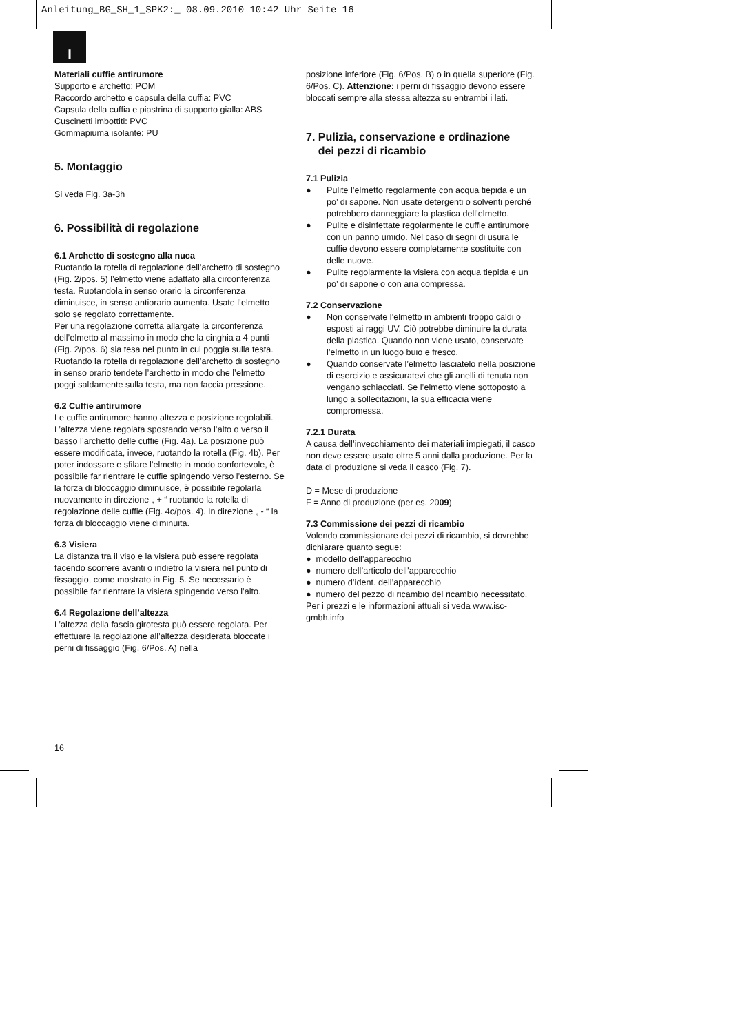Anleitung_BG_SH_1_SPK2:_ 08.09.2010 10:42 Uhr Seite 16
I
Materiali cuffie antirumore
Supporto e archetto: POM
Raccordo archetto e capsula della cuffia: PVC
Capsula della cuffia e piastrina di supporto gialla: ABS
Cuscinetti imbottiti: PVC
Gommapiuma isolante: PU
5. Montaggio
Si veda Fig. 3a-3h
6. Possibilità di regolazione
6.1 Archetto di sostegno alla nuca
Ruotando la rotella di regolazione dell’archetto di sostegno (Fig. 2/pos. 5) l’elmetto viene adattato alla circonferenza testa. Ruotandola in senso orario la circonferenza diminuisce, in senso antiorario aumenta. Usate l’elmetto solo se regolato correttamente.
Per una regolazione corretta allargate la circonferenza dell’elmetto al massimo in modo che la cinghia a 4 punti (Fig. 2/pos. 6) sia tesa nel punto in cui poggia sulla testa. Ruotando la rotella di regolazione dell’archetto di sostegno in senso orario tendete l’archetto in modo che l’elmetto poggi saldamente sulla testa, ma non faccia pressione.
6.2 Cuffie antirumore
Le cuffie antirumore hanno altezza e posizione regolabili. L’altezza viene regolata spostando verso l’alto o verso il basso l’archetto delle cuffie (Fig. 4a). La posizione può essere modificata, invece, ruotando la rotella (Fig. 4b). Per poter indossare e sfilare l’elmetto in modo confortevole, è possibile far rientrare le cuffie spingendo verso l’esterno. Se la forza di bloccaggio diminuisce, è possibile regolarla nuovamente in direzione „ + “ ruotando la rotella di regolazione delle cuffie (Fig. 4c/pos. 4). In direzione „ - “ la forza di bloccaggio viene diminuita.
6.3 Visiera
La distanza tra il viso e la visiera può essere regolata facendo scorrere avanti o indietro la visiera nel punto di fissaggio, come mostrato in Fig. 5. Se necessario è possibile far rientrare la visiera spingendo verso l’alto.
6.4 Regolazione dell’altezza
L’altezza della fascia girotesta può essere regolata. Per effettuare la regolazione all’altezza desiderata bloccate i perni di fissaggio (Fig. 6/Pos. A) nella
posizione inferiore (Fig. 6/Pos. B) o in quella superiore (Fig. 6/Pos. C). Attenzione: i perni di fissaggio devono essere bloccati sempre alla stessa altezza su entrambi i lati.
7. Pulizia, conservazione e ordinazione
dei pezzi di ricambio
7.1 Pulizia
● Pulite l’elmetto regolarmente con acqua tiepida e un po’ di sapone. Non usate detergenti o solventi perché potrebbero danneggiare la plastica dell’elmetto.
● Pulite e disinfettate regolarmente le cuffie antirumore con un panno umido. Nel caso di segni di usura le cuffie devono essere completamente sostituite con delle nuove.
● Pulite regolarmente la visiera con acqua tiepida e un po’ di sapone o con aria compressa.
7.2 Conservazione
● Non conservate l’elmetto in ambienti troppo caldi o esposti ai raggi UV. Ciò potrebbe diminuire la durata della plastica. Quando non viene usato, conservate l’elmetto in un luogo buio e fresco.
● Quando conservate l’elmetto lasciatelo nella posizione di esercizio e assicuratevi che gli anelli di tenuta non vengano schiacciati. Se l’elmetto viene sottoposto a lungo a sollecitazioni, la sua efficacia viene compromessa.
7.2.1 Durata
A causa dell’invecchiamento dei materiali impiegati, il casco non deve essere usato oltre 5 anni dalla produzione. Per la data di produzione si veda il casco (Fig. 7).
D = Mese di produzione
F = Anno di produzione (per es. 2009)
7.3 Commissione dei pezzi di ricambio
Volendo commissionare dei pezzi di ricambio, si dovrebbe dichiarare quanto segue:
● modello dell’apparecchio
● numero dell’articolo dell’apparecchio
● numero d’ident. dell’apparecchio
● numero del pezzo di ricambio del ricambio necessitato.
Per i prezzi e le informazioni attuali si veda www.isc-gmbh.info
16